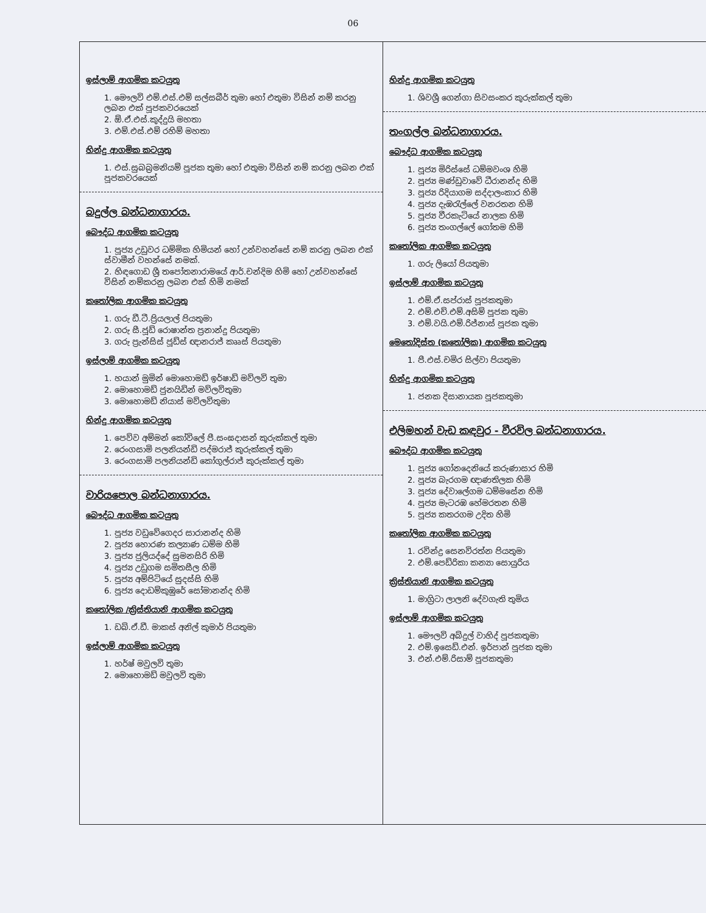06
ඉස්ලාම් ආගමික කටයුතු
1. මෞලවි එම්.එස්.එම් සල්සබීර් තුමා හෝ එතුමා විසින් නම් කරනු ලබන එක් පූජකවරයෙක්
2. ඕ.ඒ.එස්.කුද්දුයි මහතා
3. එම්.එස්.එම් රහිම් මහතා
හින්දු ආගමික කටයුතු
1. එස්.සුබබ්‍රමනියම් පූජක තුමා හෝ එතුමා විසින් නම් කරනු ලබන එක් පූජකවරයෙක්
බදුල්ල බන්ධනාගාරය.
බෞද්ධ ආගමික කටයුතු
1. පූජ්‍ය උඩුවර ධම්මික හිමියන් හෝ උන්වහන්සේ නම් කරනු ලබන එක් ස්වාමීන් වහන්සේ නමක්.
2. හිඳගොඩ ශ්‍රී තපෝතනාරාමයේ ආර්.චන්දිම හිමි හෝ උන්වහන්සේ විසින් නම්කරනු ලබන එක් හිමි නමක්
කතෝලික ආගමික කටයුතු
1. ගරු ඩී.ටී.ප්‍රියලාල් පියතුමා
2. ගරු සී.ජූඩ් රොෂාන්ත ප්‍රනාන්දු පියතුමා
3. ගරු ප්‍රැන්සිස් ජූඩ්ස් ඥානරාජ් කෲස් පියතුමා
ඉස්ලාම් ආගමික කටයුතු
1. හයාන් මුමින් මොහොමඩ් ඉර්ෂාඩ් මව්ලවි තුමා
2. මොහොමඩ් ජුනයිඩින් මව්ලවිතුමා
3. මොහොමඩ් නියාස් මව්ලවිතුමා
හින්දු ආගමික කටයුතු
1. පෙව්ව අම්මන් කෝවිලේ පී.සංඝදාසන් කුරුක්කල් තුමා
2. රෙංගසාමි පලනියන්ඩි පද්මරාජ් කුරුක්කල් තුමා
3. රෙංගසාමි පලනියන්ඩි කෝගුල්රාජ් කුරුක්කල් තුමා
වාරියපොල බන්ධනාගාරය.
බෞද්ධ ආගමික කටයුතු
1. පූජ්‍ය වඩුවේගෙදර සාරානන්ද හිමි
2. පූජ්‍ය හොරණ කල්‍යාණ ධම්ම හිමි
3. පූජ්‍ය ජුලියද්දේ සුමනසිරි හිමි
4. පූජ්‍ය උඩුගම සමිතසීල හිමි
5. පූජ්‍ය අම්පිටියේ සුදස්සි හිමි
6. පූජ්‍ය දොඩම්කුඹුරේ සෝමානන්ද හිමි
කතෝලික /ක්‍රිස්තියානි ආගමික කටයුතු
1. ඩබ්.ඒ.ඩී. මාකස් අනිල් කුමාර් පියතුමා
ඉස්ලාම් ආගමික කටයුතු
1. හර්ෂ් මවුලවි තුමා
2. මොහොමඩ් මවුලවි තුමා
හින්දු ආගමික කටයුතු
1. ශිවශ්‍රී ගෙන්ගා සිවසංකර කුරුක්කල් තුමා
තංගල්ල බන්ධනාගාරය.
බෞද්ධ ආගමික කටයුතු
1. පූජ්‍ය මිරිස්සේ ධම්මවංශ හිමි
2. පූජ්‍ය මණ්ඩුවාවේ ධීරානන්ද හිමි
3. පූජ්‍ය රිදියාගම සද්දාලංකාර හිමි
4. පූජ්‍ය දැඹරැල්ලේ වනරතන හිමි
5. පූජ්‍ය වීරකැටියේ නාලක හිමි
6. පූජ්‍ය තංගල්ලේ ගෝතම හිමි
කතෝලික ආගමික කටයුතු
1. ගරු ලියෝ පියතුමා
ඉස්ලාම් ආගමික කටයුතු
1. එම්.ඒ.සප්රාස් පූජකතුමා
2. එම්.එච්.එම්.අසිම් පූජක තුමා
3. එම්.වයි.එම්.රිජ්නාස් පූජක තුමා
මෙතෝදිස්ත (කතෝලික) ආගමික කටයුතු
1. පී.එස්.චමිර සිල්වා පියතුමා
හින්දු ආගමික කටයුතු
1. ජනක දිසානායක පූජකතුමා
එලිමහන් වැඩ කඳවුර - වීරවිල බන්ධනාගාරය.
බෞද්ධ ආගමික කටයුතු
1. පූජ්‍ය ගෝනදෙනියේ කරුණාසාර හිමි
2. පූජ්‍ය බැරගම ඥාණතිලක හිමි
3. පූජ්‍ය දේවාලේගම ධම්මසේන හිමි
4. පූජ්‍ය මැටරඹ හේමරතන හිමි
5. පූජ්‍ය කතරගම උදිත හිමි
කතෝලික ආගමික කටයුතු
1. රවින්ද්‍ර සෙනවිරත්න පියතුමා
2. එම්.පෙඩ්රිකා කන්‍යා සොයුරිය
ක්‍රිස්තියානි ආගමික කටයුතු
1. මාග්‍රිටා ලාලනි දේවගැති තුමිය
ඉස්ලාම් ආගමික කටයුතු
1. මෞලවි අබ්දුල් වාහිද් පූජකතුමා
2. එම්.ඉසෙඩ්.එන්. ඉර්පාන් පූජක තුමා
3. එන්.එම්.රිසාම් පූජකතුමා